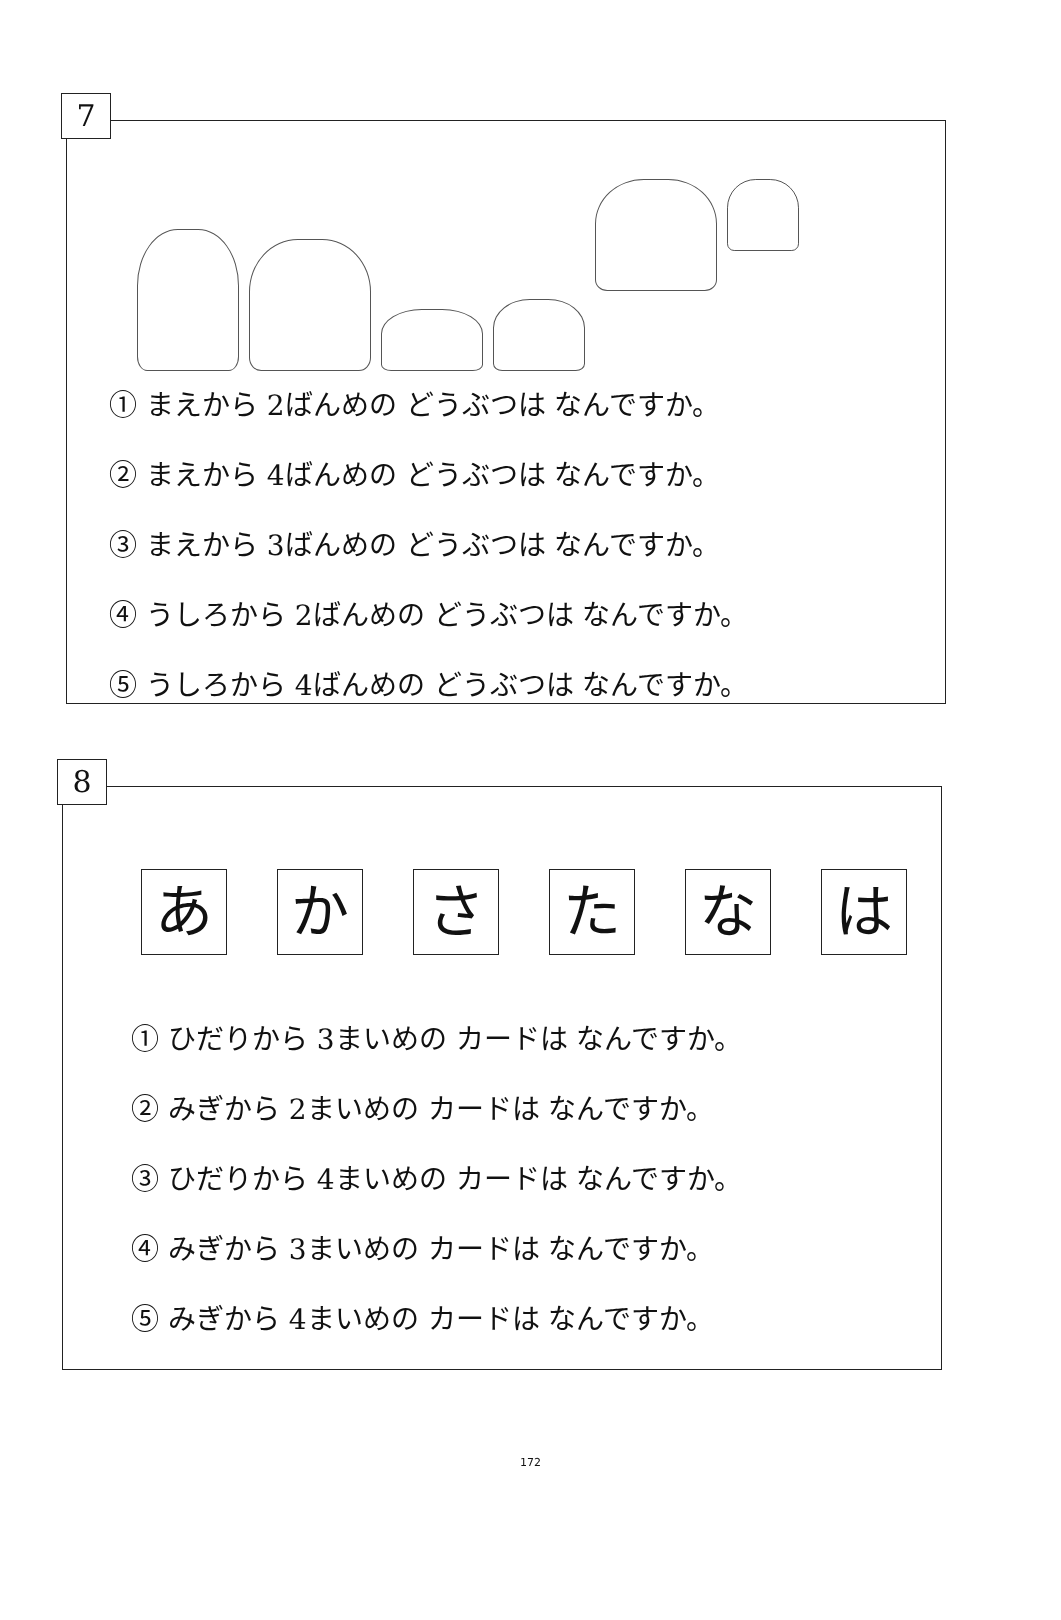7
① まえから 2ばんめの どうぶつは なんですか。
② まえから 4ばんめの どうぶつは なんですか。
③ まえから 3ばんめの どうぶつは なんですか。
④ うしろから 2ばんめの どうぶつは なんですか。
⑤ うしろから 4ばんめの どうぶつは なんですか。
8
あ か さ た な は
① ひだりから 3まいめの カードは なんですか。
② みぎから 2まいめの カードは なんですか。
③ ひだりから 4まいめの カードは なんですか。
④ みぎから 3まいめの カードは なんですか。
⑤ みぎから 4まいめの カードは なんですか。
172